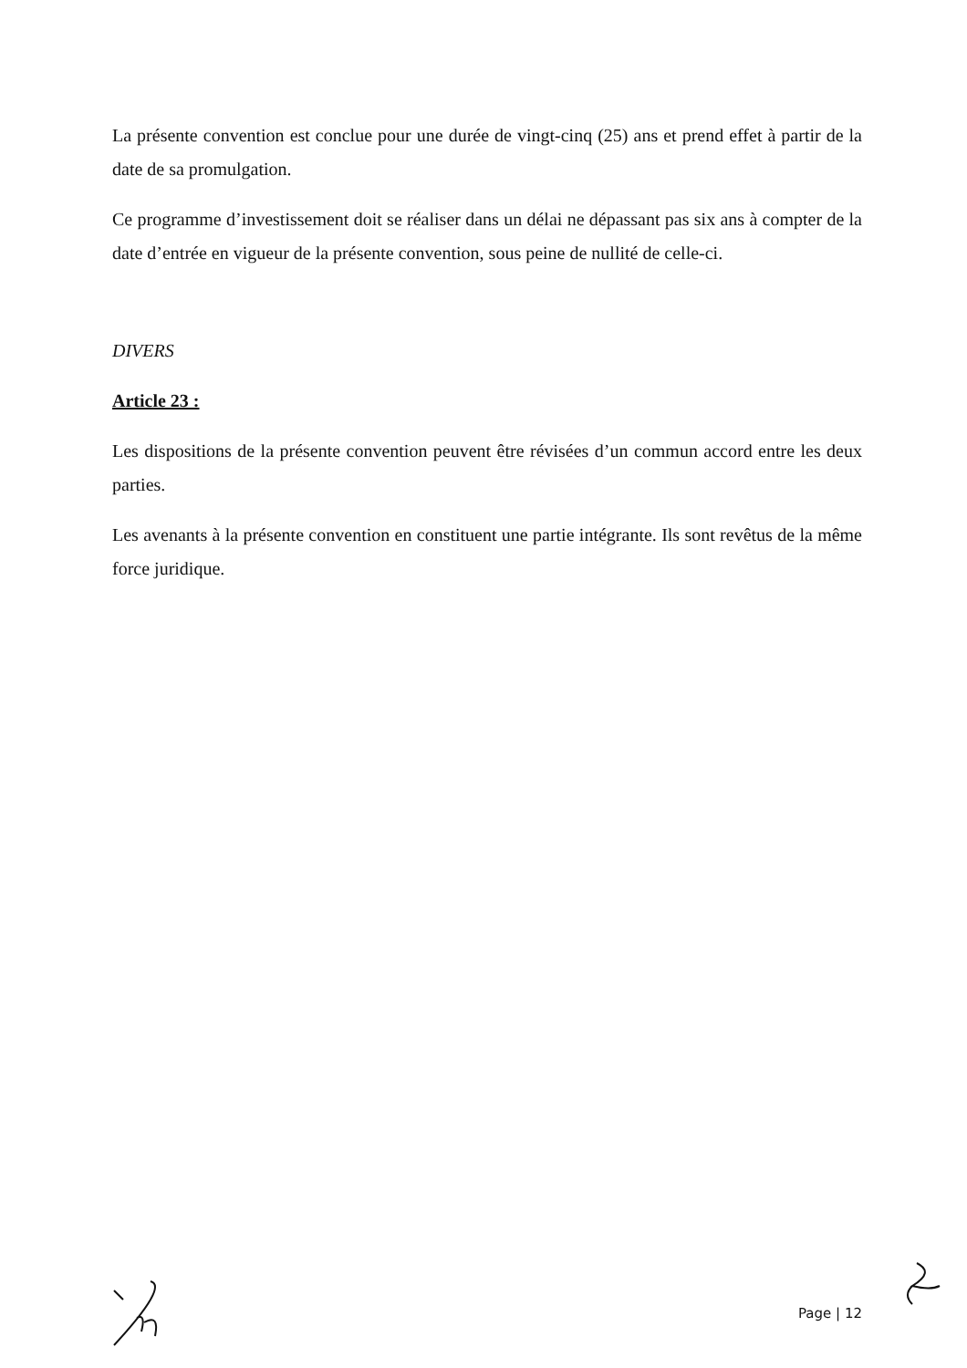La présente convention est conclue pour une durée de vingt-cinq (25) ans et prend effet à partir de la date de sa promulgation.
Ce programme d’investissement doit se réaliser dans un délai ne dépassant pas six ans à compter de la date d’entrée en vigueur de la présente convention, sous peine de nullité de celle-ci.
DIVERS
Article 23 :
Les dispositions de la présente convention peuvent être révisées d’un commun accord entre les deux parties.
Les avenants à la présente convention en constituent une partie intégrante. Ils sont revêtus de la même force juridique.
Page | 12